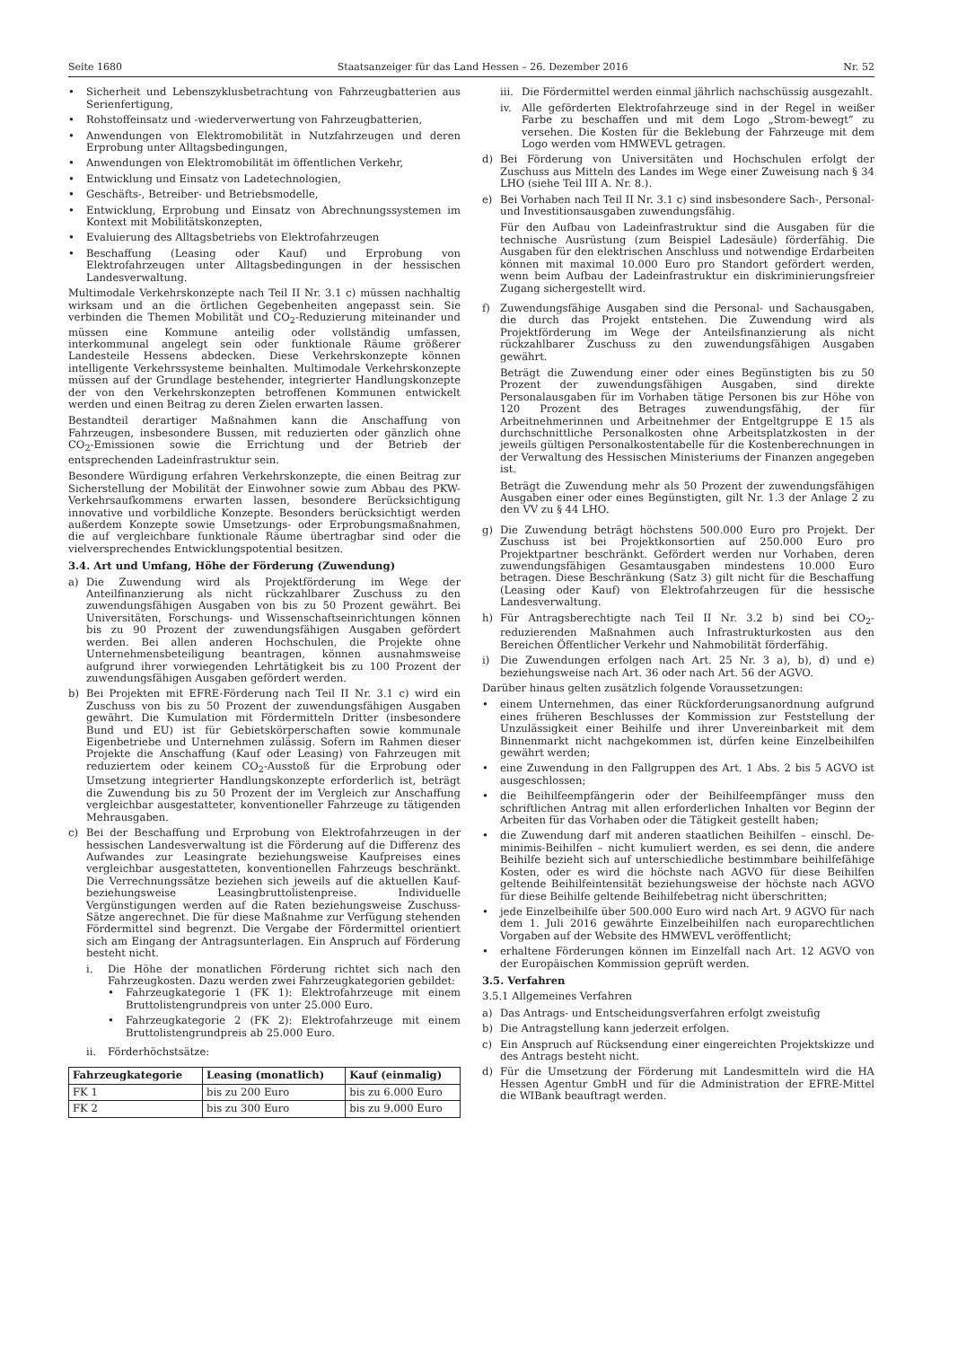Seite 1680 Staatsanzeiger für das Land Hessen – 26. Dezember 2016 Nr. 52
• Sicherheit und Lebenszyklusbetrachtung von Fahrzeugbatterien aus Serienfertigung,
• Rohstoffeinsatz und -wiederverwertung von Fahrzeugbatterien,
• Anwendungen von Elektromobilität in Nutzfahrzeugen und deren Erprobung unter Alltagsbedingungen,
• Anwendungen von Elektromobilität im öffentlichen Verkehr,
• Entwicklung und Einsatz von Ladetechnologien,
• Geschäfts-, Betreiber- und Betriebsmodelle,
• Entwicklung, Erprobung und Einsatz von Abrechnungssystemen im Kontext mit Mobilitätskonzepten,
• Evaluierung des Alltagsbetriebs von Elektrofahrzeugen
• Beschaffung (Leasing oder Kauf) und Erprobung von Elektrofahrzeugen unter Alltagsbedingungen in der hessischen Landesverwaltung.
Multimodale Verkehrskonzepte nach Teil II Nr. 3.1 c) müssen nachhaltig wirksam und an die örtlichen Gegebenheiten angepasst sein. Sie verbinden die Themen Mobilität und CO<sub>2</sub>-Reduzierung miteinander und müssen eine Kommune anteilig oder vollständig umfassen, interkommunal angelegt sein oder funktionale Räume größerer Landesteile Hessens abdecken. Diese Verkehrskonzepte können intelligente Verkehrssysteme beinhalten. Multimodale Verkehrskonzepte müssen auf der Grundlage bestehender, integrierter Handlungskonzepte der von den Verkehrskonzepten betroffenen Kommunen entwickelt werden und einen Beitrag zu deren Zielen erwarten lassen.
Bestandteil derartiger Maßnahmen kann die Anschaffung von Fahrzeugen, insbesondere Bussen, mit reduzierten oder gänzlich ohne CO<sub>2</sub>-Emissionen sowie die Errichtung und der Betrieb der entsprechenden Ladeinfrastruktur sein.
Besondere Würdigung erfahren Verkehrskonzepte, die einen Beitrag zur Sicherstellung der Mobilität der Einwohner sowie zum Abbau des PKW-Verkehrsaufkommens erwarten lassen, besondere Berücksichtigung innovative und vorbildliche Konzepte. Besonders berücksichtigt werden außerdem Konzepte sowie Umsetzungs- oder Erprobungsmaßnahmen, die auf vergleichbare funktionale Räume übertragbar sind oder die vielversprechendes Entwicklungspotential besitzen.
3.4. Art und Umfang, Höhe der Förderung (Zuwendung)
a) Die Zuwendung wird als Projektförderung im Wege der Anteilfinanzierung als nicht rückzahlbarer Zuschuss zu den zuwendungsfähigen Ausgaben von bis zu 50 Prozent gewährt. Bei Universitäten, Forschungs- und Wissenschaftseinrichtungen können bis zu 90 Prozent der zuwendungsfähigen Ausgaben gefördert werden. Bei allen anderen Hochschulen, die Projekte ohne Unternehmensbeteiligung beantragen, können ausnahmsweise aufgrund ihrer vorwiegenden Lehrtätigkeit bis zu 100 Prozent der zuwendungsfähigen Ausgaben gefördert werden.
b) Bei Projekten mit EFRE-Förderung nach Teil II Nr. 3.1 c) wird ein Zuschuss von bis zu 50 Prozent der zuwendungsfähigen Ausgaben gewährt. Die Kumulation mit Fördermitteln Dritter (insbesondere Bund und EU) ist für Gebietskörperschaften sowie kommunale Eigenbetriebe und Unternehmen zulässig. Sofern im Rahmen dieser Projekte die Anschaffung (Kauf oder Leasing) von Fahrzeugen mit reduziertem oder keinem CO<sub>2</sub>-Ausstoß für die Erprobung oder Umsetzung integrierter Handlungskonzepte erforderlich ist, beträgt die Zuwendung bis zu 50 Prozent der im Vergleich zur Anschaffung vergleichbar ausgestatteter, konventioneller Fahrzeuge zu tätigenden Mehrausgaben.
c) Bei der Beschaffung und Erprobung von Elektrofahrzeugen in der hessischen Landesverwaltung ist die Förderung auf die Differenz des Aufwandes zur Leasingrate beziehungsweise Kaufpreises eines vergleichbar ausgestatteten, konventionellen Fahrzeugs beschränkt. Die Verrechnungssätze beziehen sich jeweils auf die aktuellen Kauf- beziehungsweise Leasingbruttolistenpreise. Individuelle Vergünstigungen werden auf die Raten beziehungsweise Zuschuss-Sätze angerechnet. Die für diese Maßnahme zur Verfügung stehenden Fördermittel sind begrenzt. Die Vergabe der Fördermittel orientiert sich am Eingang der Antragsunterlagen. Ein Anspruch auf Förderung besteht nicht.
i. Die Höhe der monatlichen Förderung richtet sich nach den Fahrzeugkosten. Dazu werden zwei Fahrzeugkategorien gebildet:
• Fahrzeugkategorie 1 (FK 1): Elektrofahrzeuge mit einem Bruttolistengrundpreis von unter 25.000 Euro.
• Fahrzeugkategorie 2 (FK 2): Elektrofahrzeuge mit einem Bruttolistengrundpreis ab 25.000 Euro.
ii. Förderhöchstsätze:
| Fahrzeugkategorie | Leasing (monatlich) | Kauf (einmalig) |
| --- | --- | --- |
| FK 1 | bis zu 200 Euro | bis zu 6.000 Euro |
| FK 2 | bis zu 300 Euro | bis zu 9.000 Euro |
iii. Die Fördermittel werden einmal jährlich nachschüssig ausgezahlt.
iv. Alle geförderten Elektrofahrzeuge sind in der Regel in weißer Farbe zu beschaffen und mit dem Logo „Strom-bewegt“ zu versehen. Die Kosten für die Beklebung der Fahrzeuge mit dem Logo werden vom HMWEVL getragen.
d) Bei Förderung von Universitäten und Hochschulen erfolgt der Zuschuss aus Mitteln des Landes im Wege einer Zuweisung nach § 34 LHO (siehe Teil III A. Nr. 8.).
e) Bei Vorhaben nach Teil II Nr. 3.1 c) sind insbesondere Sach-, Personal- und Investitionsausgaben zuwendungsfähig.
Für den Aufbau von Ladeinfrastruktur sind die Ausgaben für die technische Ausrüstung (zum Beispiel Ladesäule) förderfähig. Die Ausgaben für den elektrischen Anschluss und notwendige Erdarbeiten können mit maximal 10.000 Euro pro Standort gefördert werden, wenn beim Aufbau der Ladeinfrastruktur ein diskriminierungsfreier Zugang sichergestellt wird.
f) Zuwendungsfähige Ausgaben sind die Personal- und Sachausgaben, die durch das Projekt entstehen. Die Zuwendung wird als Projektförderung im Wege der Anteilsfinanzierung als nicht rückzahlbarer Zuschuss zu den zuwendungsfähigen Ausgaben gewährt.
Beträgt die Zuwendung einer oder eines Begünstigten bis zu 50 Prozent der zuwendungsfähigen Ausgaben, sind direkte Personalausgaben für im Vorhaben tätige Personen bis zur Höhe von 120 Prozent des Betrages zuwendungsfähig, der für Arbeitnehmerinnen und Arbeitnehmer der Entgeltgruppe E 15 als durchschnittliche Personalkosten ohne Arbeitsplatzkosten in der jeweils gültigen Personalkostentabelle für die Kostenberechnungen in der Verwaltung des Hessischen Ministeriums der Finanzen angegeben ist.
Beträgt die Zuwendung mehr als 50 Prozent der zuwendungsfähigen Ausgaben einer oder eines Begünstigten, gilt Nr. 1.3 der Anlage 2 zu den VV zu § 44 LHO.
g) Die Zuwendung beträgt höchstens 500.000 Euro pro Projekt. Der Zuschuss ist bei Projektkonsortien auf 250.000 Euro pro Projektpartner beschränkt. Gefördert werden nur Vorhaben, deren zuwendungsfähigen Gesamtausgaben mindestens 10.000 Euro betragen. Diese Beschränkung (Satz 3) gilt nicht für die Beschaffung (Leasing oder Kauf) von Elektrofahrzeugen für die hessische Landesverwaltung.
h) Für Antragsberechtigte nach Teil II Nr. 3.2 b) sind bei CO<sub>2</sub>-reduzierenden Maßnahmen auch Infrastrukturkosten aus den Bereichen Öffentlicher Verkehr und Nahmobilität förderfähig.
i) Die Zuwendungen erfolgen nach Art. 25 Nr. 3 a), b), d) und e) beziehungsweise nach Art. 36 oder nach Art. 56 der AGVO.
Darüber hinaus gelten zusätzlich folgende Voraussetzungen:
• einem Unternehmen, das einer Rückforderungsanordnung aufgrund eines früheren Beschlusses der Kommission zur Feststellung der Unzulässigkeit einer Beihilfe und ihrer Unvereinbarkeit mit dem Binnenmarkt nicht nachgekommen ist, dürfen keine Einzelbeihilfen gewährt werden;
• eine Zuwendung in den Fallgruppen des Art. 1 Abs. 2 bis 5 AGVO ist ausgeschlossen;
• die Beihilfeempfängerin oder der Beihilfeempfänger muss den schriftlichen Antrag mit allen erforderlichen Inhalten vor Beginn der Arbeiten für das Vorhaben oder die Tätigkeit gestellt haben;
• die Zuwendung darf mit anderen staatlichen Beihilfen – einschl. De-minimis-Beihilfen – nicht kumuliert werden, es sei denn, die andere Beihilfe bezieht sich auf unterschiedliche bestimmbare beihilfefähige Kosten, oder es wird die höchste nach AGVO für diese Beihilfen geltende Beihilfeintensität beziehungsweise der höchste nach AGVO für diese Beihilfe geltende Beihilfebetrag nicht überschritten;
• jede Einzelbeihilfe über 500.000 Euro wird nach Art. 9 AGVO für nach dem 1. Juli 2016 gewährte Einzelbeihilfen nach europarechtlichen Vorgaben auf der Website des HMWEVL veröffentlicht;
• erhaltene Förderungen können im Einzelfall nach Art. 12 AGVO von der Europäischen Kommission geprüft werden.
3.5. Verfahren
3.5.1 Allgemeines Verfahren
a) Das Antrags- und Entscheidungsverfahren erfolgt zweistufig
b) Die Antragstellung kann jederzeit erfolgen.
c) Ein Anspruch auf Rücksendung einer eingereichten Projektskizze und des Antrags besteht nicht.
d) Für die Umsetzung der Förderung mit Landesmitteln wird die HA Hessen Agentur GmbH und für die Administration der EFRE-Mittel die WIBank beauftragt werden.